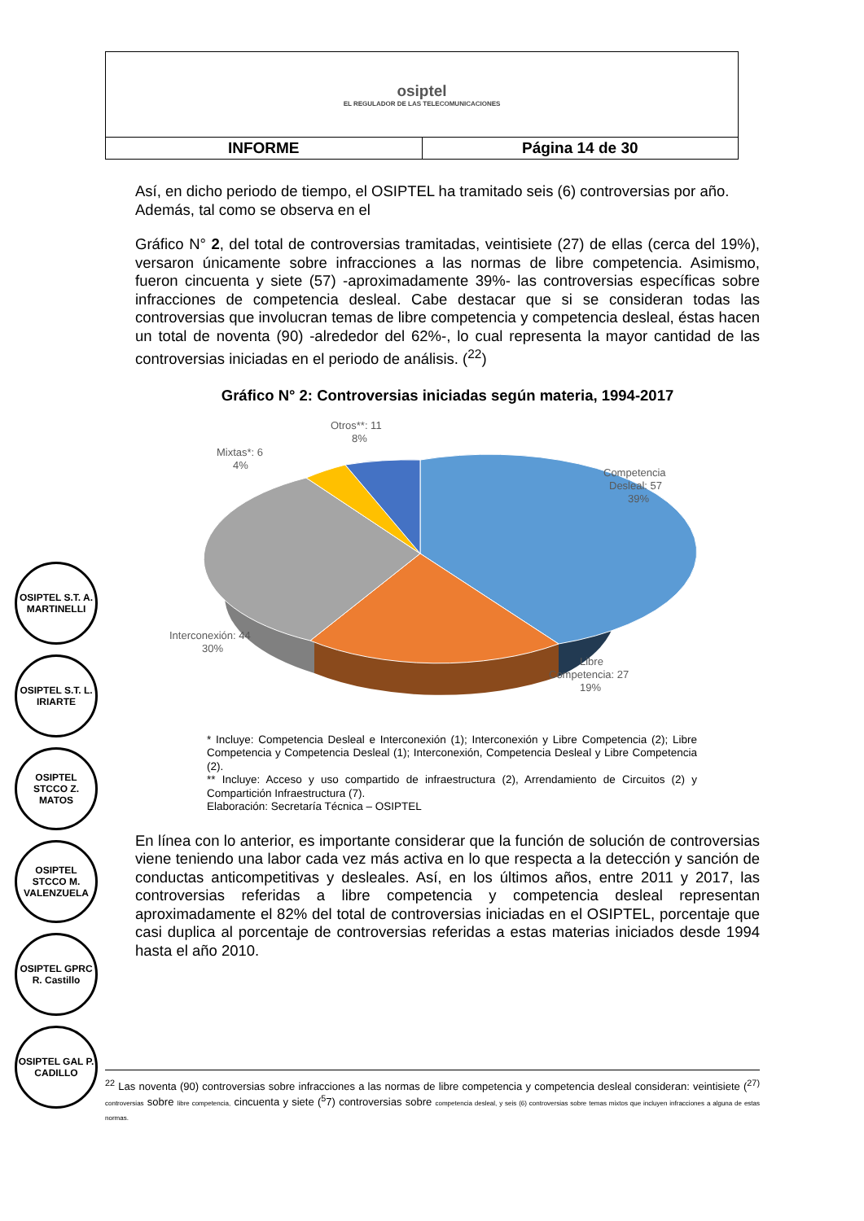| osiptel EL REGULADOR DE LAS TELECOMUNICACIONES | |
| INFORME | Página 14 de 30 |
Así, en dicho periodo de tiempo, el OSIPTEL ha tramitado seis (6) controversias por año. Además, tal como se observa en el
Gráfico N° 2, del total de controversias tramitadas, veintisiete (27) de ellas (cerca del 19%), versaron únicamente sobre infracciones a las normas de libre competencia. Asimismo, fueron cincuenta y siete (57) -aproximadamente 39%- las controversias específicas sobre infracciones de competencia desleal. Cabe destacar que si se consideran todas las controversias que involucran temas de libre competencia y competencia desleal, éstas hacen un total de noventa (90) -alrededor del 62%-, lo cual representa la mayor cantidad de las controversias iniciadas en el periodo de análisis. (<sup>22</sup>)
Gráfico N° 2: Controversias iniciadas según materia, 1994-2017
Otros**: 11
8%
Mixtas*: 6
4%
Competencia
Desleal: 57
39%
Interconexión: 44
30%
Libre
Competencia: 27
19%
* Incluye: Competencia Desleal e Interconexión (1); Interconexión y Libre Competencia (2); Libre Competencia y Competencia Desleal (1); Interconexión, Competencia Desleal y Libre Competencia (2).
** Incluye: Acceso y uso compartido de infraestructura (2), Arrendamiento de Circuitos (2) y Compartición Infraestructura (7).
Elaboración: Secretaría Técnica – OSIPTEL
En línea con lo anterior, es importante considerar que la función de solución de controversias viene teniendo una labor cada vez más activa en lo que respecta a la detección y sanción de conductas anticompetitivas y desleales. Así, en los últimos años, entre 2011 y 2017, las controversias referidas a libre competencia y competencia desleal representan aproximadamente el 82% del total de controversias iniciadas en el OSIPTEL, porcentaje que casi duplica al porcentaje de controversias referidas a estas materias iniciados desde 1994 hasta el año 2010.
OSIPTEL S.T. A. MARTINELLI
OSIPTEL S.T. L. IRIARTE
OSIPTEL STCCO Z. MATOS
OSIPTEL STCCO M. VALENZUELA
OSIPTEL GPRC R. Castillo
OSIPTEL GAL P. CADILLO
<sup>22</sup> Las noventa (90) controversias sobre infracciones a las normas de libre competencia y competencia desleal consideran: veintisiete (<sup>27)</sup> controversias sobre libre competencia, cincuenta y siete (<sup>5</sup>7) controversias sobre competencia desleal, y seis (6) controversias sobre temas mixtos que incluyen infracciones a alguna de estas normas.